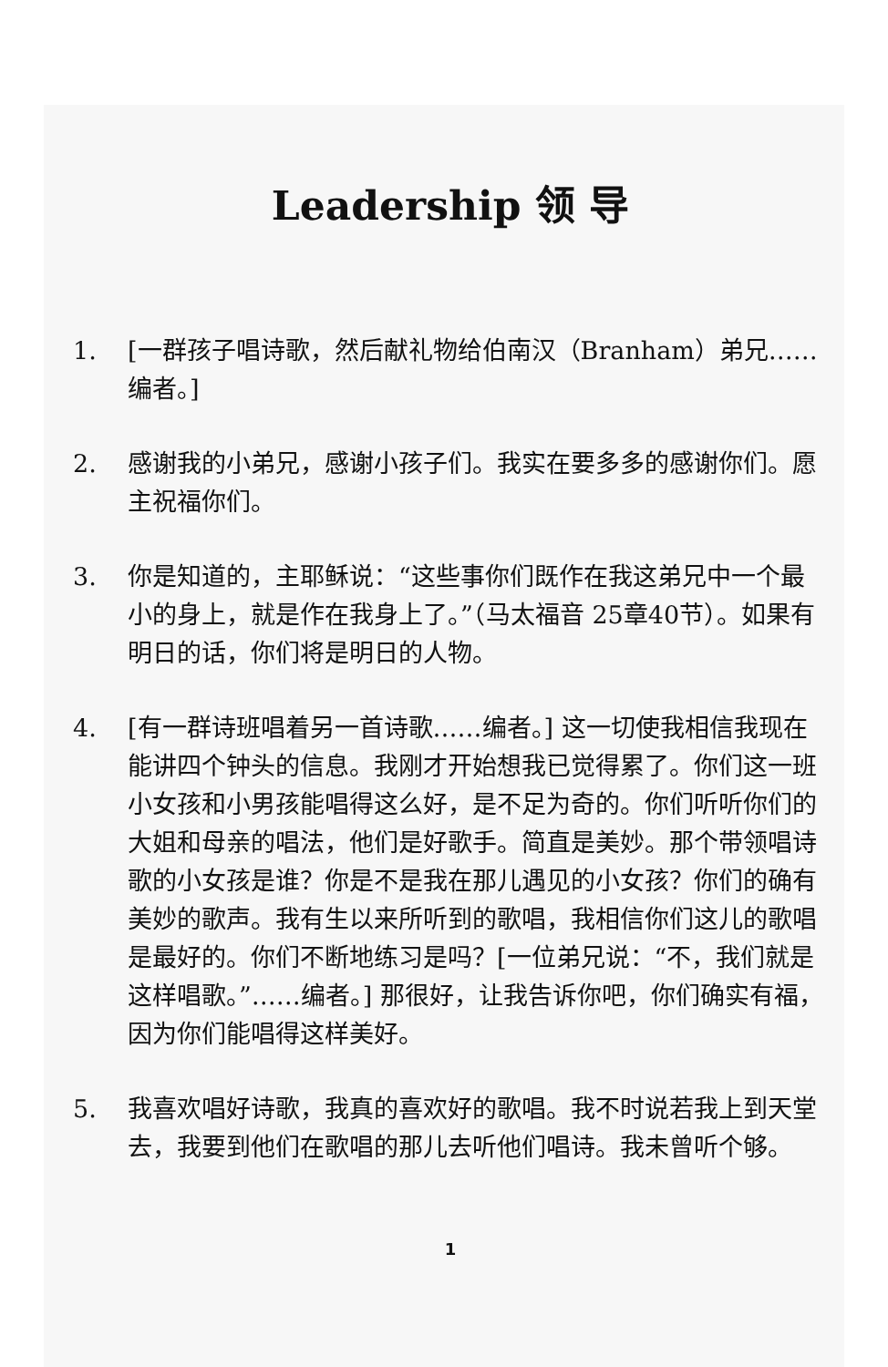Leadership 领 导
1. [一群孩子唱诗歌，然后献礼物给伯南汉（Branham）弟兄……编者。]
2. 感谢我的小弟兄，感谢小孩子们。我实在要多多的感谢你们。愿主祝福你们。
3. 你是知道的，主耶稣说：“这些事你们既作在我这弟兄中一个最小的身上，就是作在我身上了。”（马太福音 25章40节）。如果有明日的话，你们将是明日的人物。
4. [有一群诗班唱着另一首诗歌……编者。] 这一切使我相信我现在能讲四个钟头的信息。我刚才开始想我已觉得累了。你们这一班小女孩和小男孩能唱得这么好，是不足为奇的。你们听听你们的大姐和母亲的唱法，他们是好歌手。简直是美妙。那个带领唱诗歌的小女孩是谁？你是不是我在那儿遇见的小女孩？你们的确有美妙的歌声。我有生以来所听到的歌唱，我相信你们这儿的歌唱是最好的。你们不断地练习是吗？[一位弟兄说：“不，我们就是这样唱歌。”……编者。] 那很好，让我告诉你吧，你们确实有福，因为你们能唱得这样美好。
5. 我喜欢唱好诗歌，我真的喜欢好的歌唱。我不时说若我上到天堂去，我要到他们在歌唱的那儿去听他们唱诗。我未曾听个够。
1